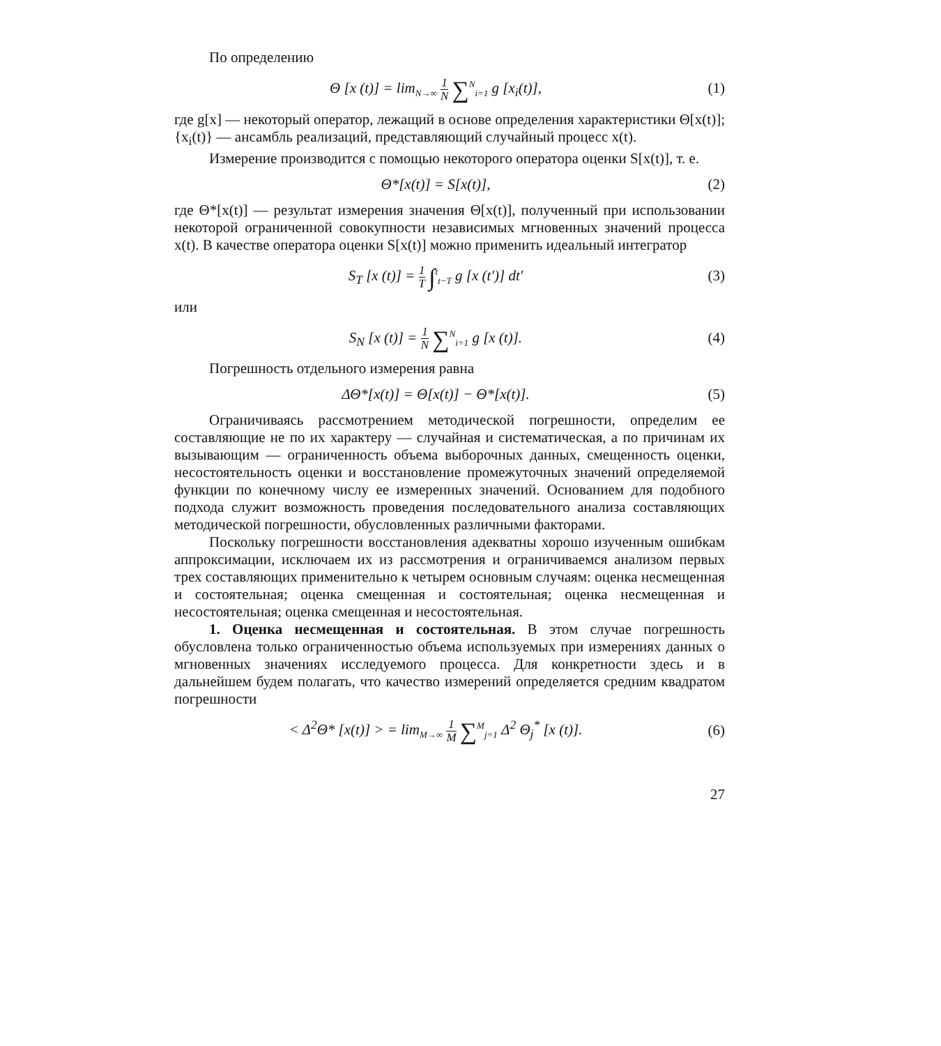По определению
Θ [x (t)] = lim<sub>N→∞</sub> 1 N ∑<sup>N</sup><sub>i=1</sub> g [x<sub>i</sub>(t)],
(1)
где g[x] — некоторый оператор, лежащий в основе определения характеристики Θ[x(t)]; {x<sub>i</sub>(t)} — ансамбль реализаций, представляющий случайный процесс x(t).
Измерение производится с помощью некоторого оператора оценки S[x(t)], т. е.
Θ*[x(t)] = S[x(t)], (2)
где Θ*[x(t)] — результат измерения значения Θ[x(t)], полученный при использовании некоторой ограниченной совокупности независимых мгновенных значений процесса x(t). В качестве оператора оценки S[x(t)] можно применить идеальный интегратор
S<sub>T</sub> [x (t)] = 1 T ∫<sup>t</sup><sub>t−T</sub> g [x (t′)] dt′
(3)
или
S<sub>N</sub> [x (t)] = 1 N ∑<sup>N</sup><sub>i=1</sub> g [x (t)].
(4)
Погрешность отдельного измерения равна
ΔΘ*[x(t)] = Θ[x(t)] − Θ*[x(t)].
(5)
Ограничиваясь рассмотрением методической погрешности, определим ее составляющие не по их характеру — случайная и систематическая, а по причинам их вызывающим — ограниченность объема выборочных данных, смещенность оценки, несостоятельность оценки и восстановление промежуточных значений определяемой функции по конечному числу ее измеренных значений. Основанием для подобного подхода служит возможность проведения последовательного анализа составляющих методической погрешности, обусловленных различными факторами.
Поскольку погрешности восстановления адекватны хорошо изученным ошибкам аппроксимации, исключаем их из рассмотрения и ограничиваемся анализом первых трех составляющих применительно к четырем основным случаям: оценка несмещенная и состоятельная; оценка смещенная и состоятельная; оценка несмещенная и несостоятельная; оценка смещенная и несостоятельная.
1. Оценка несмещенная и состоятельная. В этом случае погрешность обусловлена только ограниченностью объема используемых при измерениях данных о мгновенных значениях исследуемого процесса. Для конкретности здесь и в дальнейшем будем полагать, что качество измерений определяется средним квадратом погрешности
< Δ<sup>2</sup>Θ* [x(t)] > = lim<sub>M→∞</sub> 1 M ∑<sup>M</sup><sub>j=1</sub> Δ<sup>2</sup> Θ<sub>j</sub><sup>*</sup> [x (t)].
(6)
27